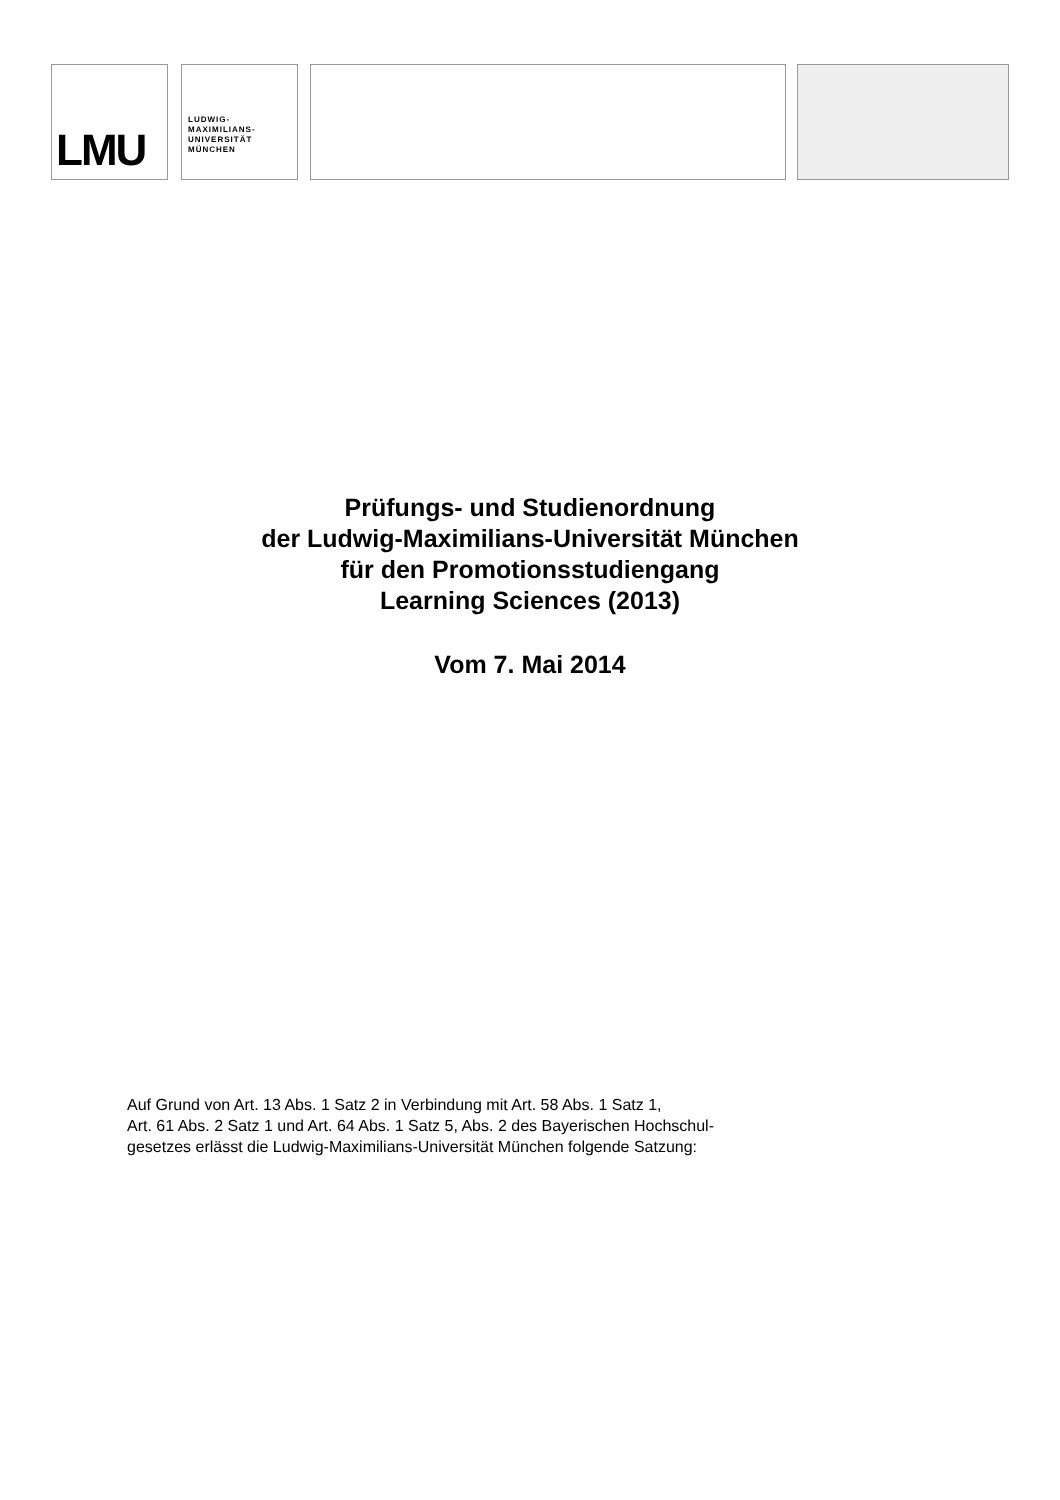LMU
LUDWIG-
MAXIMILIANS-
UNIVERSITÄT
MÜNCHEN
Prüfungs- und Studienordnung
der Ludwig-Maximilians-Universität München
für den Promotionsstudiengang
Learning Sciences (2013)
Vom 7. Mai 2014
Auf Grund von Art. 13 Abs. 1 Satz 2 in Verbindung mit Art. 58 Abs. 1 Satz 1,
Art. 61 Abs. 2 Satz 1 und Art. 64 Abs. 1 Satz 5, Abs. 2 des Bayerischen Hochschul-
gesetzes erlässt die Ludwig-Maximilians-Universität München folgende Satzung: